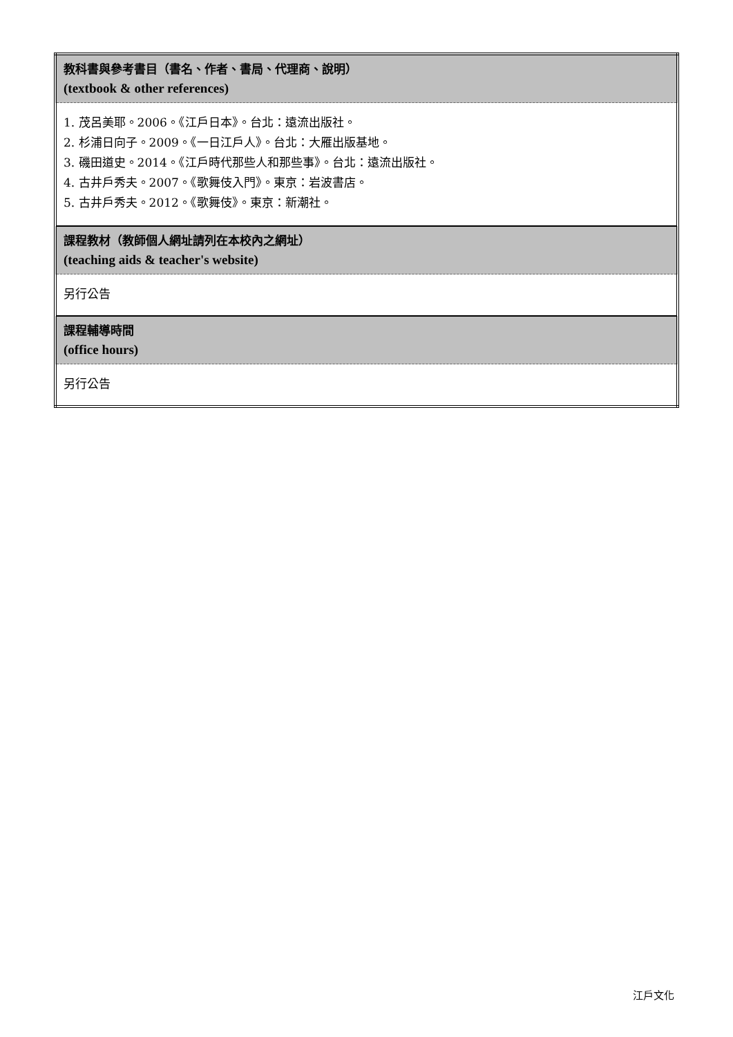| 教科書與參考書目（書名、作者、書局、代理商、說明） (textbook & other references) |
| 1. 茂呂美耶。2006。《江戶日本》。台北：遠流出版社。 2. 杉浦日向子。2009。《一日江戶人》。台北：大雁出版基地。 3. 磯田道史。2014。《江戶時代那些人和那些事》。台北：遠流出版社。 4. 古井戶秀夫。2007。《歌舞伎入門》。東京：岩波書店。 5. 古井戶秀夫。2012。《歌舞伎》。東京：新潮社。 |
| 課程教材（教師個人網址請列在本校內之網址） (teaching aids & teacher's website) |
| 另行公告 |
| 課程輔導時間 (office hours) |
| 另行公告 |
江戶文化